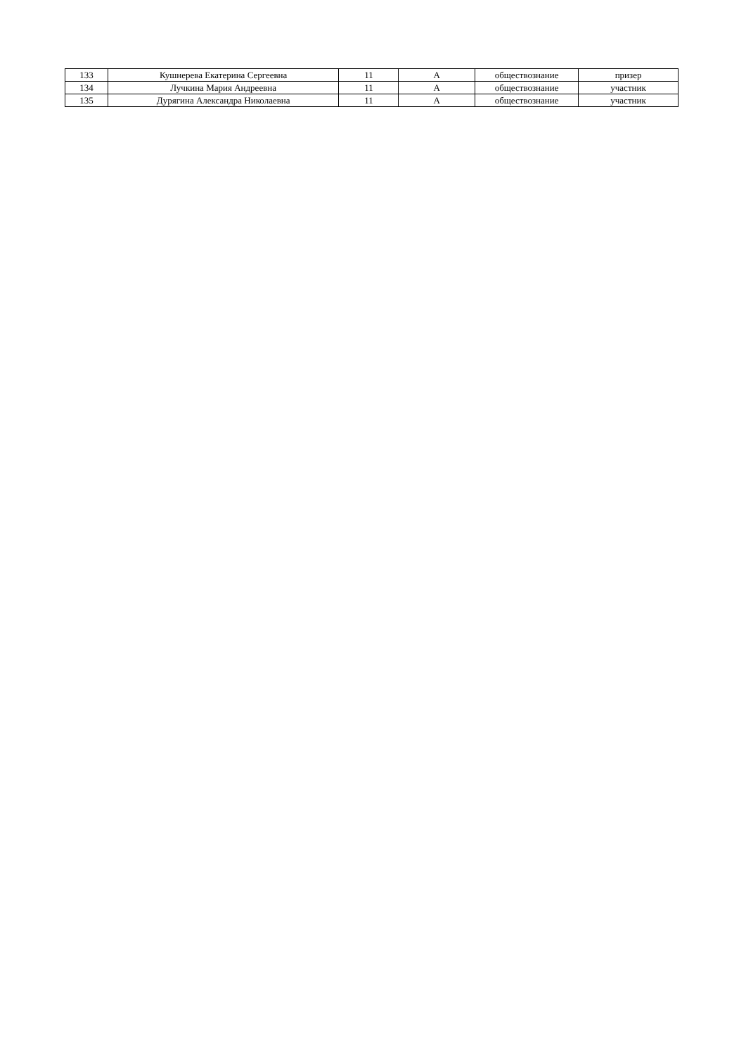| 133 | Кушнерева Екатерина Сергеевна | 11 | А | обществознание | призер |
| 134 | Лучкина Мария Андреевна | 11 | А | обществознание | участник |
| 135 | Дурягина Александра Николаевна | 11 | А | обществознание | участник |